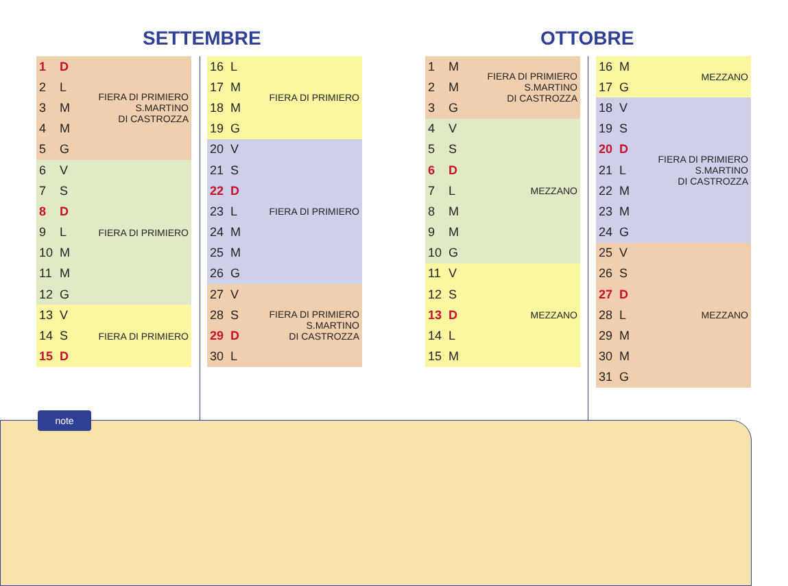SETTEMBRE OTTOBRE
| 1 | D | FIERA DI PRIMIERO S.MARTINO DI CASTROZZA |
| 2 | L | |
| 3 | M | |
| 4 | M | |
| 5 | G | |
| 6 | V | FIERA DI PRIMIERO |
| 7 | S | |
| 8 | D | |
| 9 | L | |
| 10 | M | |
| 11 | M | |
| 12 | G | |
| 13 | V | FIERA DI PRIMIERO |
| 14 | S | |
| 15 | D | |
| 16 | L | FIERA DI PRIMIERO |
| 17 | M | |
| 18 | M | |
| 19 | G | |
| 20 | V | FIERA DI PRIMIERO |
| 21 | S | |
| 22 | D | |
| 23 | L | |
| 24 | M | |
| 25 | M | |
| 26 | G | |
| 27 | V | FIERA DI PRIMIERO S.MARTINO DI CASTROZZA |
| 28 | S | |
| 29 | D | |
| 30 | L | |
| 1 | M | FIERA DI PRIMIERO S.MARTINO DI CASTROZZA |
| 2 | M | |
| 3 | G | |
| 4 | V | MEZZANO |
| 5 | S | |
| 6 | D | |
| 7 | L | |
| 8 | M | |
| 9 | M | |
| 10 | G | |
| 11 | V | MEZZANO |
| 12 | S | |
| 13 | D | |
| 14 | L | |
| 15 | M | |
| 16 | M | MEZZANO |
| 17 | G | |
| 18 | V | FIERA DI PRIMIERO S.MARTINO DI CASTROZZA |
| 19 | S | |
| 20 | D | |
| 21 | L | |
| 22 | M | |
| 23 | M | |
| 24 | G | |
| 25 | V | MEZZANO |
| 26 | S | |
| 27 | D | |
| 28 | L | |
| 29 | M | |
| 30 | M | |
| 31 | G | |
note